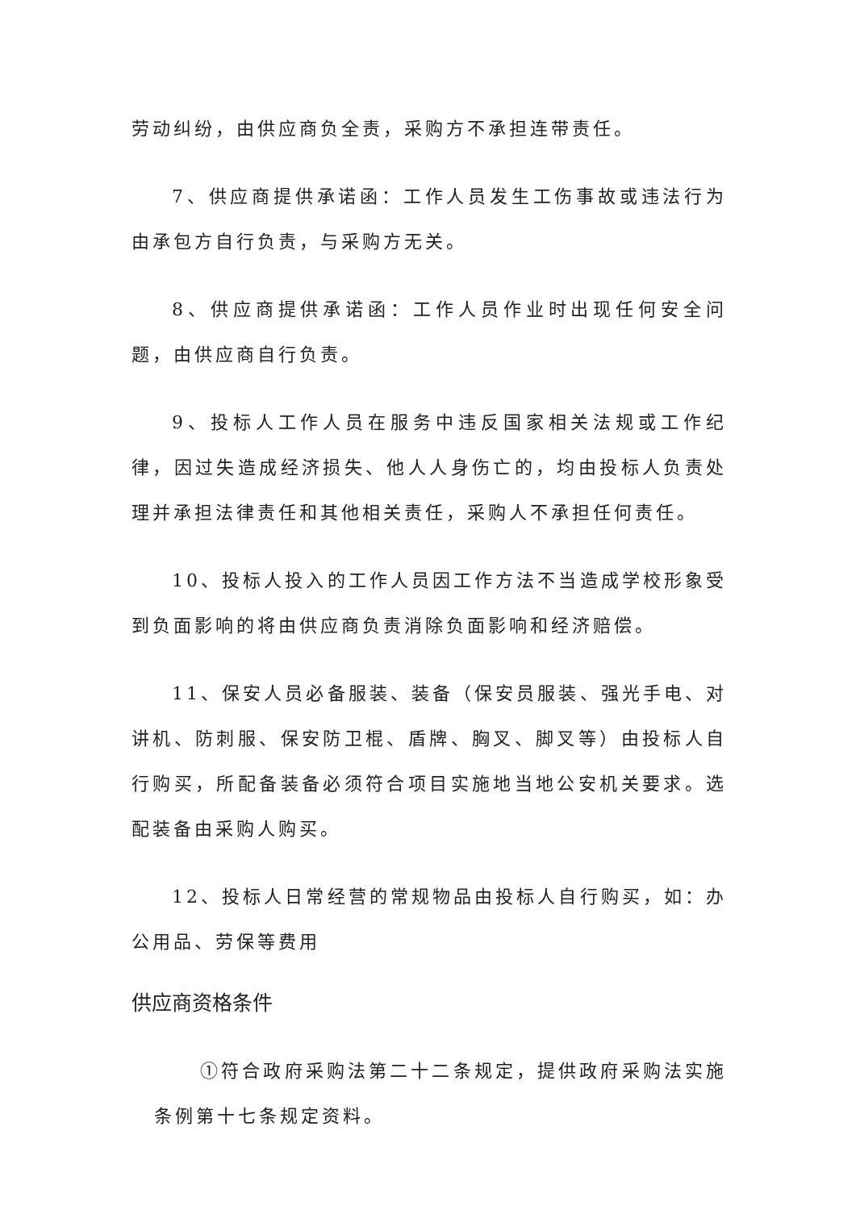劳动纠纷，由供应商负全责，采购方不承担连带责任。
7、供应商提供承诺函：工作人员发生工伤事故或违法行为由承包方自行负责，与采购方无关。
8、供应商提供承诺函：工作人员作业时出现任何安全问题，由供应商自行负责。
9、投标人工作人员在服务中违反国家相关法规或工作纪律，因过失造成经济损失、他人人身伤亡的，均由投标人负责处理并承担法律责任和其他相关责任，采购人不承担任何责任。
10、投标人投入的工作人员因工作方法不当造成学校形象受到负面影响的将由供应商负责消除负面影响和经济赔偿。
11、保安人员必备服装、装备（保安员服装、强光手电、对讲机、防刺服、保安防卫棍、盾牌、胸叉、脚叉等）由投标人自行购买，所配备装备必须符合项目实施地当地公安机关要求。选配装备由采购人购买。
12、投标人日常经营的常规物品由投标人自行购买，如：办公用品、劳保等费用
供应商资格条件
①符合政府采购法第二十二条规定，提供政府采购法实施条例第十七条规定资料。